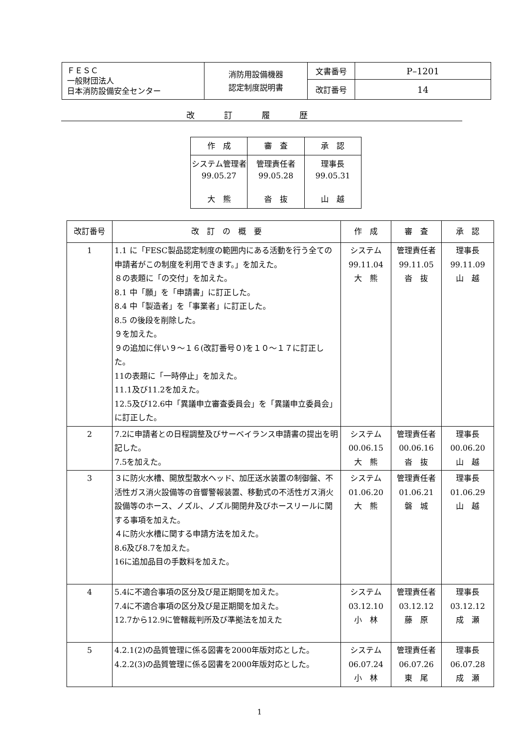| ＦＥＳＣ 一般財団法人 日本消防設備安全センター | 消防用設備機器 認定制度説明書 | 文書番号 | P–1201 |
| | | 改訂番号 | 14 |
改訂履歴
| 作 成 | 審 査 | 承 認 |
| システム管理者 99.05.27 大 熊 | 管理責任者 99.05.28 沓 抜 | 理事長 99.05.31 山 越 |
| 改訂番号 | 改 訂 の 概 要 | 作 成 | 審 査 | 承 認 |
| --- | --- | --- | --- | --- |
| 1 | 1.1 に「FESC製品認定制度の範囲内にある活動を行う全ての申請者がこの制度を利用できます。」を加えた。 ８の表題に「の交付」を加えた。 8.1 中「願」を「申請書」に訂正した。 8.4 中「製造者」を「事業者」に訂正した。 8.5 の後段を削除した。 ９を加えた。 ９の追加に伴い９～１６(改訂番号０)を１０～１７に訂正した。 11の表題に「一時停止」を加えた。 11.1及び11.2を加えた。 12.5及び12.6中「異議申立審査委員会」を「異議申立委員会」に訂正した。 | システム 99.11.04 大 熊 | 管理責任者 99.11.05 沓 抜 | 理事長 99.11.09 山 越 |
| 2 | 7.2に申請者との日程調整及びサーベイランス申請書の提出を明記した。 7.5を加えた。 | システム 00.06.15 大 熊 | 管理責任者 00.06.16 沓 抜 | 理事長 00.06.20 山 越 |
| 3 | ３に防火水槽、開放型散水ヘッド、加圧送水装置の制御盤、不活性ガス消火設備等の音響警報装置、移動式の不活性ガス消火設備等のホース、ノズル、ノズル開閉弁及びホースリールに関する事項を加えた。 ４に防火水槽に関する申請方法を加えた。 8.6及び8.7を加えた。 16に追加品目の手数料を加えた。 | システム 01.06.20 大 熊 | 管理責任者 01.06.21 磐 城 | 理事長 01.06.29 山 越 |
| 4 | 5.4に不適合事項の区分及び是正期間を加えた。 7.4に不適合事項の区分及び是正期間を加えた。 12.7から12.9に管轄裁判所及び準拠法を加えた | システム 03.12.10 小 林 | 管理責任者 03.12.12 藤 原 | 理事長 03.12.12 成 瀬 |
| 5 | 4.2.1(2)の品質管理に係る図書を2000年版対応とした。 4.2.2(3)の品質管理に係る図書を2000年版対応とした。 | システム 06.07.24 小 林 | 管理責任者 06.07.26 東 尾 | 理事長 06.07.28 成 瀬 |
1